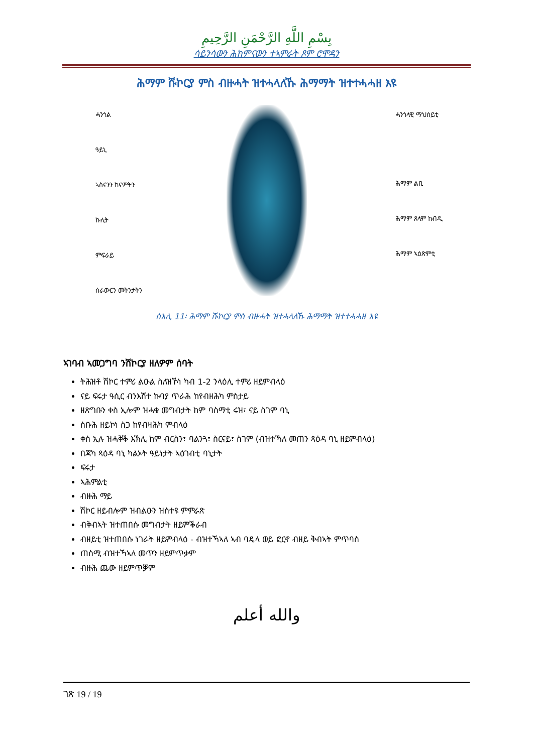بِسْمِ اللَّهِ الرَّحْمَنِ الرَّحِيمِ
ሳይንሳውን ሕክምናውን ተኣምራት ጾም ሮሞዳን
ሕማም ሹኮርያ ምስ ብዙሓት ዝተሓላለኹ ሕማማት ዝተተሓሓዘ እዩ
ሓንጎል
ዓይኒ
ኣስናንን ከናምትን
ኩሊት
ምፍራይ
ሰራውርን መትንታትን
ሓንጎላዊ ማህሰይቲ
ሕማም ልቢ
ሕማም ጸላም ከብዲ
ሕማም ኣዕጽምቲ
ስእሊ 11፡ ሕማም ሹኮርያ ምስ ብዙሓት ዝተሓላለኹ ሕማማት ዝተተሓሓዘ እዩ
ኣገባብ ኣመጋግባ ንሽኮርያ ዘለዎም ሰባት
ትሕዝቶ ሽኮር ተምሪ ልዑል ስለዝኾነ ካብ 1-2 ንላዕሊ ተምሪ ዘይምብላዕ
ናይ ፍሩታ ዓሲር ብንእሽተ ኩባያ ጥራሕ ከየብዘሕካ ምስታይ
ዘጽግቡን ቀስ ኢሎም ዝሓቁ መግብታት ከም ባስማቲ ሩዝ፣ ናይ ስገም ባኒ
ስቡሕ ዘይኮነ ስጋ ከየብዛሕካ ምብላዕ
ቀስ ኢሉ ዝሓቅቕ እኽሊ ከም ብርስን፣ ባልንጓ፣ ስርናይ፣ ስገም (ብዝተኻለ መጠን ጻዕዳ ባኒ ዘይምብላዕ)
በጃካ ጻዕዳ ባኒ ካልኦት ዓይነታት ኣዕገብቲ ባኒታት
ፍሩታ
ኣሕምልቲ
ብዙሕ ማይ
ሽኮር ዘይብሎም ዝብልዑን ዝስተዩ ምምራጽ
ብቅብኣት ዝተጠበሱ መግብታት ዘይምቕራብ
ብዘይቲ ዝተጠበሱ ነገራት ዘይምብላዕ - ብዝተኻኣለ ኣብ ባዴላ ወይ ፎርኖ ብዘይ ቅብኣት ምጥባስ
ጠስሚ ብዝተኻኣለ መጥን ዘይምጥቃም
ብዙሕ ጨው ዘይምጥቓም
والله أعلم
ገጽ 19 / 19